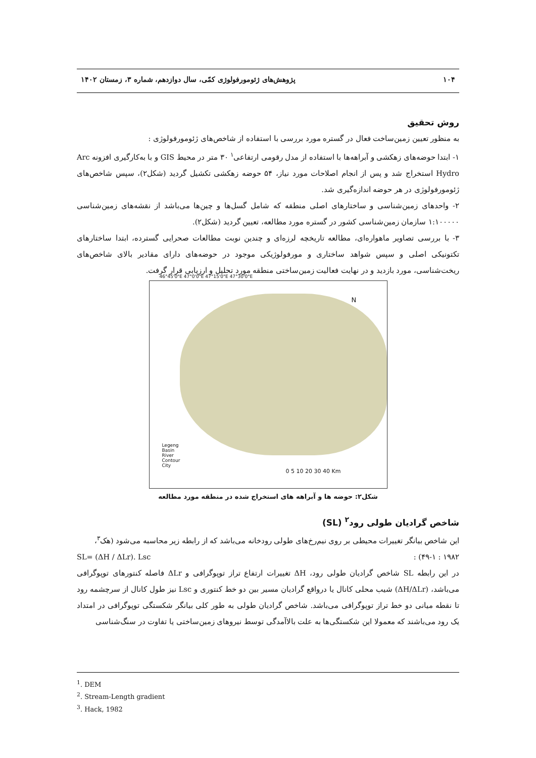۱۰۴ پژوهش‌های ژئومورفولوژی کمّی، سال دوازدهم، شماره ۳، زمستان ۱۴۰۲
روش تحقیق
به منظور تعیین زمین‌ساخت فعال در گستره مورد بررسی با استفاده از شاخص‌های ژئومورفولوژی :
۱- ابتدا حوضه‌های زهکشی و آبراهه‌ها با استفاده از مدل رقومی ارتفاعی<sup>۱</sup> ۳۰ متر در محیط GIS و با به‌کارگیری افزونه Arc Hydro استخراج شد و پس از انجام اصلاحات مورد نیاز، ۵۴ حوضه زهکشی تکشیل گردید (شکل۲)، سپس شاخص‌های ژئومورفولوژی در هر حوضه اندازه‌گیری شد.
۲- واحدهای زمین‌شناسی و ساختارهای اصلی منطقه که شامل گسل‌ها و چین‌ها می‌باشد از نقشه‌های زمین‌شناسی ۱:۱۰۰۰۰۰ سازمان زمین‌شناسی کشور در گستره مورد مطالعه، تعیین گردید (شکل۲).
۳- با بررسی تصاویر ماهواره‌ای، مطالعه تاریخچه لرزه‌ای و چندین نوبت مطالعات صحرایی گسترده، ابتدا ساختارهای تکتونیکی اصلی و سپس شواهد ساختاری و مورفولوژیکی موجود در حوضه‌های دارای مقادیر بالای شاخص‌های ریخت‌شناسی، مورد بازدید و در نهایت فعالیت زمین‌ساختی منطقه مورد تحلیل و ارزیابی قرار گرفت.
46°45'0"E 47°0'0"E 47°15'0"E 47°30'0"E
N
Legeng
Basin
River
Contour
City
0 5 10 20 30 40 Km
شکل۲: حوضه ها و آبراهه های استخراج شده در منطقه مورد مطالعه
شاخص گرادیان طولی رود<sup>۲</sup> (SL)
این شاخص بیانگر تغییرات محیطی بر روی نیم‌رخ‌های طولی رودخانه می‌باشد که از رابطه زیر محاسبه می‌شود (هک<sup>۳</sup>،
۱۹۸۲ : ۴۹-۱) : SL= (ΔH / ΔLr). Lsc
در این رابطه SL شاخص گرادیان طولی رود، ΔH تغییرات ارتفاع تراز توپوگرافی و ΔLr فاصله کنتورهای توپوگرافی می‌باشد، (ΔH/ΔLr) شیب محلی کانال یا درواقع گرادیان مسیر بین دو خط کنتوری و Lsc نیز طول کانال از سرچشمه رود تا نقطه میانی دو خط تراز توپوگرافی می‌باشد. شاخص گرادیان طولی به طور کلی بیانگر شکستگی توپوگرافی در امتداد یک رود می‌باشند که معمولا این شکستگی‌ها به علت بالاآمدگی توسط نیروهای زمین‌ساختی یا تفاوت در سنگ‌شناسی
<sup>1</sup>. DEM
<sup>2</sup>. Stream-Length gradient
<sup>3</sup>. Hack, 1982